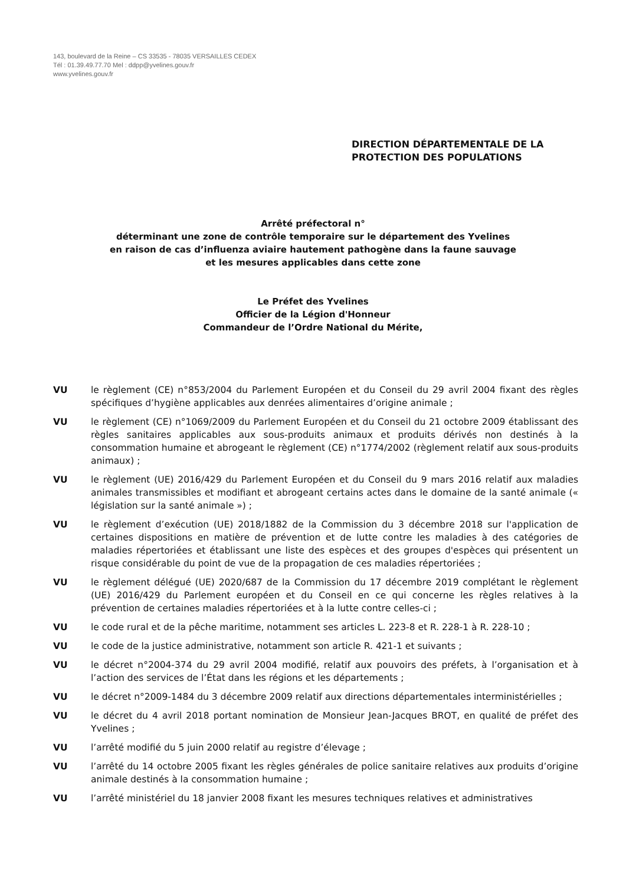143, boulevard de la Reine – CS 33535 - 78035 VERSAILLES CEDEX
Tél : 01.39.49.77.70 Mel : ddpp@yvelines.gouv.fr
www.yvelines.gouv.fr
DIRECTION DÉPARTEMENTALE DE LA
PROTECTION DES POPULATIONS
Arrêté préfectoral n°
déterminant une zone de contrôle temporaire sur le département des Yvelines
en raison de cas d’influenza aviaire hautement pathogène dans la faune sauvage
et les mesures applicables dans cette zone
Le Préfet des Yvelines
Officier de la Légion d'Honneur
Commandeur de l’Ordre National du Mérite,
VU le règlement (CE) n°853/2004 du Parlement Européen et du Conseil du 29 avril 2004 fixant des règles spécifiques d’hygiène applicables aux denrées alimentaires d’origine animale ;
VU le règlement (CE) n°1069/2009 du Parlement Européen et du Conseil du 21 octobre 2009 établissant des règles sanitaires applicables aux sous-produits animaux et produits dérivés non destinés à la consommation humaine et abrogeant le règlement (CE) n°1774/2002 (règlement relatif aux sous-produits animaux) ;
VU le règlement (UE) 2016/429 du Parlement Européen et du Conseil du 9 mars 2016 relatif aux maladies animales transmissibles et modifiant et abrogeant certains actes dans le domaine de la santé animale (« législation sur la santé animale ») ;
VU le règlement d’exécution (UE) 2018/1882 de la Commission du 3 décembre 2018 sur l'application de certaines dispositions en matière de prévention et de lutte contre les maladies à des catégories de maladies répertoriées et établissant une liste des espèces et des groupes d'espèces qui présentent un risque considérable du point de vue de la propagation de ces maladies répertoriées ;
VU le règlement délégué (UE) 2020/687 de la Commission du 17 décembre 2019 complétant le règlement (UE) 2016/429 du Parlement européen et du Conseil en ce qui concerne les règles relatives à la prévention de certaines maladies répertoriées et à la lutte contre celles-ci ;
VU le code rural et de la pêche maritime, notamment ses articles L. 223-8 et R. 228-1 à R. 228-10 ;
VU le code de la justice administrative, notamment son article R. 421-1 et suivants ;
VU le décret n°2004-374 du 29 avril 2004 modifié, relatif aux pouvoirs des préfets, à l’organisation et à l’action des services de l’État dans les régions et les départements ;
VU le décret n°2009-1484 du 3 décembre 2009 relatif aux directions départementales interministérielles ;
VU le décret du 4 avril 2018 portant nomination de Monsieur Jean-Jacques BROT, en qualité de préfet des Yvelines ;
VU l’arrêté modifié du 5 juin 2000 relatif au registre d’élevage ;
VU l’arrêté du 14 octobre 2005 fixant les règles générales de police sanitaire relatives aux produits d’origine animale destinés à la consommation humaine ;
VU l’arrêté ministériel du 18 janvier 2008 fixant les mesures techniques relatives et administratives